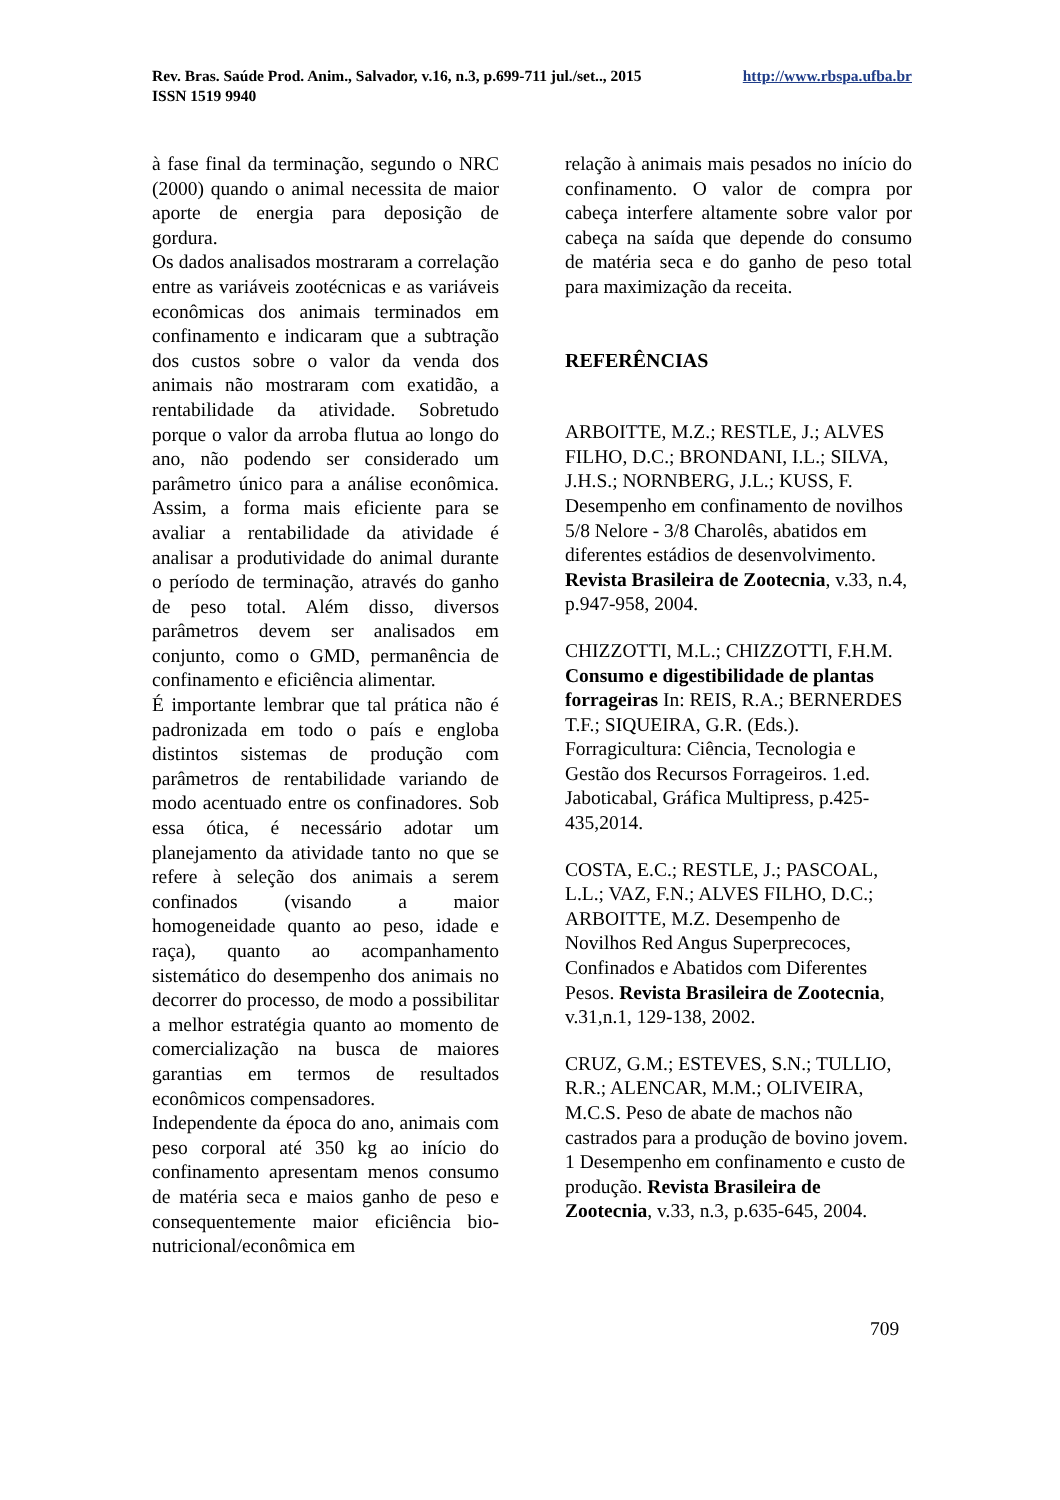http://www.rbspa.ufba.br Rev. Bras. Saúde Prod. Anim., Salvador, v.16, n.3, p.699-711 jul./set.., 2015
ISSN 1519 9940
à fase final da terminação, segundo o NRC (2000) quando o animal necessita de maior aporte de energia para deposição de gordura.
Os dados analisados mostraram a correlação entre as variáveis zootécnicas e as variáveis econômicas dos animais terminados em confinamento e indicaram que a subtração dos custos sobre o valor da venda dos animais não mostraram com exatidão, a rentabilidade da atividade. Sobretudo porque o valor da arroba flutua ao longo do ano, não podendo ser considerado um parâmetro único para a análise econômica. Assim, a forma mais eficiente para se avaliar a rentabilidade da atividade é analisar a produtividade do animal durante o período de terminação, através do ganho de peso total. Além disso, diversos parâmetros devem ser analisados em conjunto, como o GMD, permanência de confinamento e eficiência alimentar.
É importante lembrar que tal prática não é padronizada em todo o país e engloba distintos sistemas de produção com parâmetros de rentabilidade variando de modo acentuado entre os confinadores. Sob essa ótica, é necessário adotar um planejamento da atividade tanto no que se refere à seleção dos animais a serem confinados (visando a maior homogeneidade quanto ao peso, idade e raça), quanto ao acompanhamento sistemático do desempenho dos animais no decorrer do processo, de modo a possibilitar a melhor estratégia quanto ao momento de comercialização na busca de maiores garantias em termos de resultados econômicos compensadores.
Independente da época do ano, animais com peso corporal até 350 kg ao início do confinamento apresentam menos consumo de matéria seca e maios ganho de peso e consequentemente maior eficiência bio-nutricional/econômica em
relação à animais mais pesados no início do confinamento. O valor de compra por cabeça interfere altamente sobre valor por cabeça na saída que depende do consumo de matéria seca e do ganho de peso total para maximização da receita.
REFERÊNCIAS
ARBOITTE, M.Z.; RESTLE, J.; ALVES FILHO, D.C.; BRONDANI, I.L.; SILVA, J.H.S.; NORNBERG, J.L.; KUSS, F. Desempenho em confinamento de novilhos 5/8 Nelore - 3/8 Charolês, abatidos em diferentes estádios de desenvolvimento. Revista Brasileira de Zootecnia, v.33, n.4, p.947-958, 2004.
CHIZZOTTI, M.L.; CHIZZOTTI, F.H.M. Consumo e digestibilidade de plantas forrageiras In: REIS, R.A.; BERNERDES T.F.; SIQUEIRA, G.R. (Eds.). Forragicultura: Ciência, Tecnologia e Gestão dos Recursos Forrageiros. 1.ed. Jaboticabal, Gráfica Multipress, p.425-435,2014.
COSTA, E.C.; RESTLE, J.; PASCOAL, L.L.; VAZ, F.N.; ALVES FILHO, D.C.; ARBOITTE, M.Z. Desempenho de Novilhos Red Angus Superprecoces, Confinados e Abatidos com Diferentes Pesos. Revista Brasileira de Zootecnia, v.31,n.1, 129-138, 2002.
CRUZ, G.M.; ESTEVES, S.N.; TULLIO, R.R.; ALENCAR, M.M.; OLIVEIRA, M.C.S. Peso de abate de machos não castrados para a produção de bovino jovem. 1 Desempenho em confinamento e custo de produção. Revista Brasileira de Zootecnia, v.33, n.3, p.635-645, 2004.
709